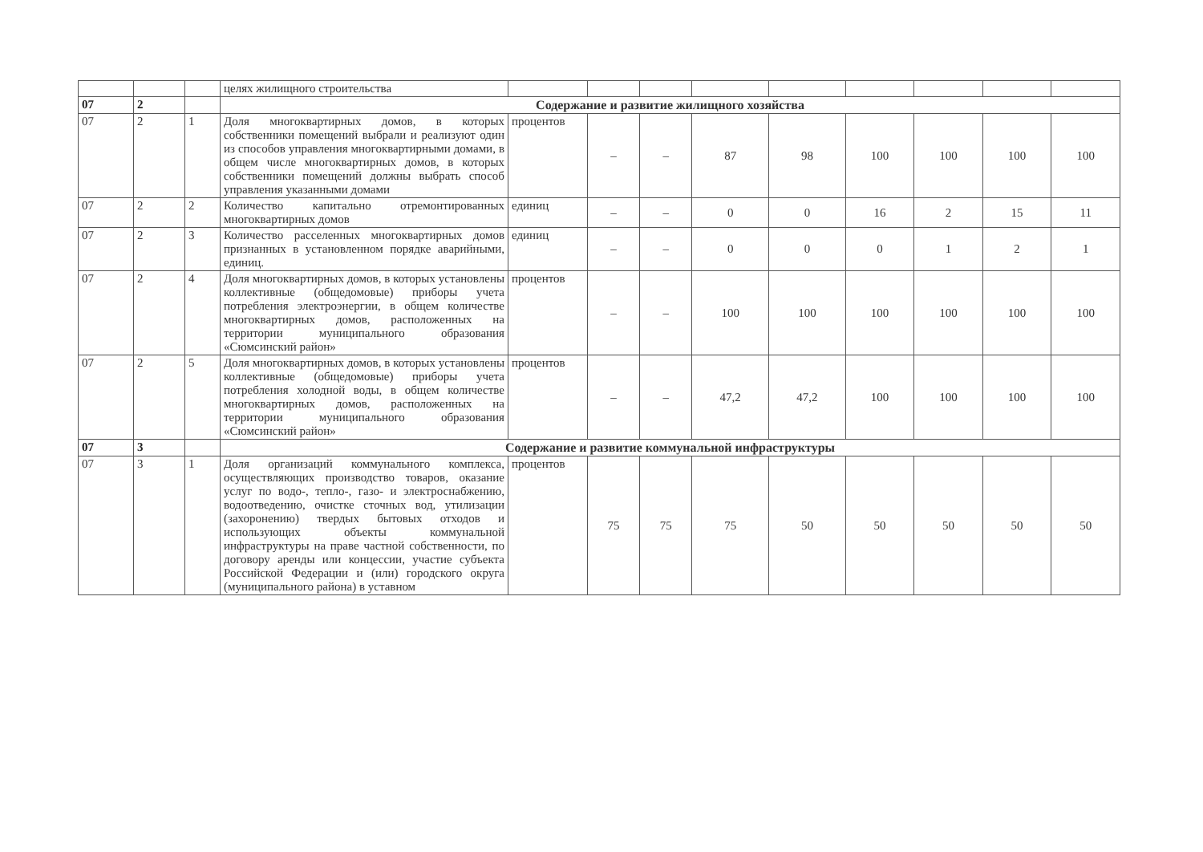| | | | целях жилищного строительства | | | | | | | | | |
| 07 | 2 | | Содержание и развитие жилищного хозяйства | | | | | | | | | |
| 07 | 2 | 1 | Доля многоквартирных домов, в которых собственники помещений выбрали и реализуют один из способов управления многоквартирными домами, в общем числе многоквартирных домов, в которых собственники помещений должны выбрать способ управления указанными домами | процентов | – | – | 87 | 98 | 100 | 100 | 100 | 100 |
| 07 | 2 | 2 | Количество капитально отремонтированных многоквартирных домов | единиц | – | – | 0 | 0 | 16 | 2 | 15 | 11 |
| 07 | 2 | 3 | Количество расселенных многоквартирных домов признанных в установленном порядке аварийными, единиц. | единиц | – | – | 0 | 0 | 0 | 1 | 2 | 1 |
| 07 | 2 | 4 | Доля многоквартирных домов, в которых установлены коллективные (общедомовые) приборы учета потребления электроэнергии, в общем количестве многоквартирных домов, расположенных на территории муниципального образования «Сюмсинский район» | процентов | – | – | 100 | 100 | 100 | 100 | 100 | 100 |
| 07 | 2 | 5 | Доля многоквартирных домов, в которых установлены коллективные (общедомовые) приборы учета потребления холодной воды, в общем количестве многоквартирных домов, расположенных на территории муниципального образования «Сюмсинский район» | процентов | – | – | 47,2 | 47,2 | 100 | 100 | 100 | 100 |
| 07 | 3 | | Содержание и развитие коммунальной инфраструктуры | | | | | | | | | |
| 07 | 3 | 1 | Доля организаций коммунального комплекса, осуществляющих производство товаров, оказание услуг по водо-, тепло-, газо- и электроснабжению, водоотведению, очистке сточных вод, утилизации (захоронению) твердых бытовых отходов и использующих объекты коммунальной инфраструктуры на праве частной собственности, по договору аренды или концессии, участие субъекта Российской Федерации и (или) городского округа (муниципального района) в уставном | процентов | 75 | 75 | 75 | 50 | 50 | 50 | 50 | 50 |